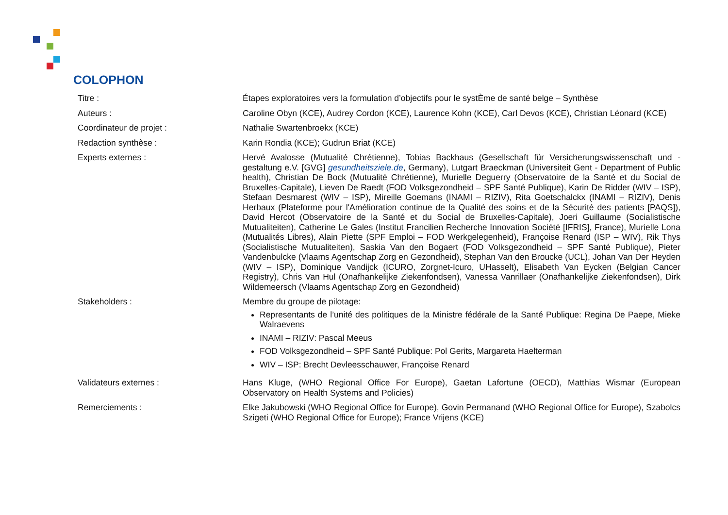COLOPHON
| Titre : | Étapes exploratoires vers la formulation d’objectifs pour le systÈme de santé belge – Synthèse |
| Auteurs : | Caroline Obyn (KCE), Audrey Cordon (KCE), Laurence Kohn (KCE), Carl Devos (KCE), Christian Léonard (KCE) |
| Coordinateur de projet : | Nathalie Swartenbroekx (KCE) |
| Redaction synthèse : | Karin Rondia (KCE); Gudrun Briat (KCE) |
| Experts externes : | Hervé Avalosse (Mutualité Chrétienne), Tobias Backhaus (Gesellschaft für Versicherungswissenschaft und -gestaltung e.V. [GVG] gesundheitsziele.de , Germany), Lutgart Braeckman (Universiteit Gent - Department of Public health), Christian De Bock (Mutualité Chrétienne), Murielle Deguerry (Observatoire de la Santé et du Social de Bruxelles-Capitale), Lieven De Raedt (FOD Volksgezondheid – SPF Santé Publique), Karin De Ridder (WIV – ISP), Stefaan Desmarest (WIV – ISP), Mireille Goemans (INAMI – RIZIV), Rita Goetschalckx (INAMI – RIZIV), Denis Herbaux (Plateforme pour l'Amélioration continue de la Qualité des soins et de la Sécurité des patients [PAQS]), David Hercot (Observatoire de la Santé et du Social de Bruxelles-Capitale), Joeri Guillaume (Socialistische Mutualiteiten), Catherine Le Gales (Institut Francilien Recherche Innovation Société [IFRIS], France), Murielle Lona (Mutualités Libres), Alain Piette (SPF Emploi – FOD Werkgelegenheid), Françoise Renard (ISP – WIV), Rik Thys (Socialistische Mutualiteiten), Saskia Van den Bogaert (FOD Volksgezondheid – SPF Santé Publique), Pieter Vandenbulcke (Vlaams Agentschap Zorg en Gezondheid), Stephan Van den Broucke (UCL), Johan Van Der Heyden (WIV – ISP), Dominique Vandijck (ICURO, Zorgnet-Icuro, UHasselt), Elisabeth Van Eycken (Belgian Cancer Registry), Chris Van Hul (Onafhankelijke Ziekenfondsen), Vanessa Vanrillaer (Onafhankelijke Ziekenfondsen), Dirk Wildemeersch (Vlaams Agentschap Zorg en Gezondheid) |
| Stakeholders : | Membre du groupe de pilotage: Representants de l’unité des politiques de la Ministre fédérale de la Santé Publique: Regina De Paepe, Mieke Walraevens INAMI – RIZIV: Pascal Meeus FOD Volksgezondheid – SPF Santé Publique: Pol Gerits, Margareta Haelterman WIV – ISP: Brecht Devleesschauwer, Françoise Renard |
| Validateurs externes : | Hans Kluge, (WHO Regional Office For Europe), Gaetan Lafortune (OECD), Matthias Wismar (European Observatory on Health Systems and Policies) |
| Remerciements : | Elke Jakubowski (WHO Regional Office for Europe), Govin Permanand (WHO Regional Office for Europe), Szabolcs Szigeti (WHO Regional Office for Europe); France Vrijens (KCE) |